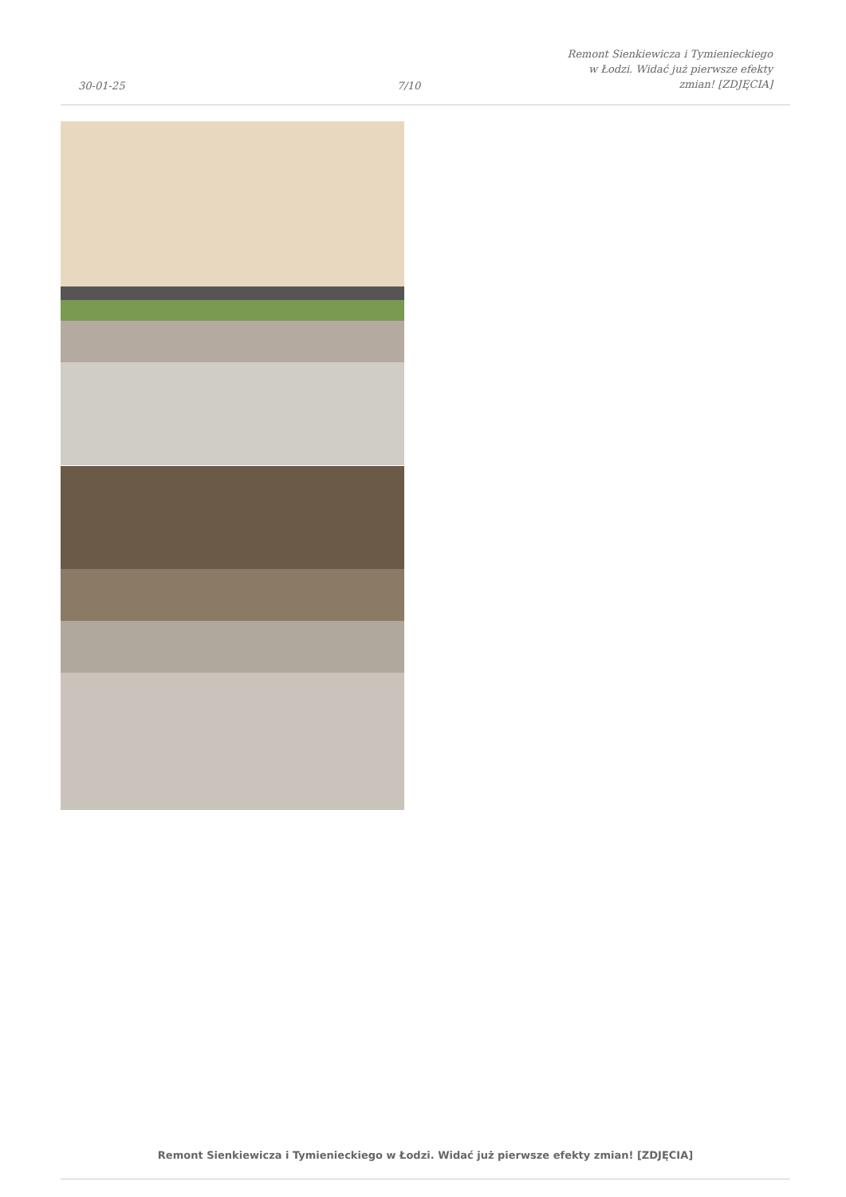30-01-25
7/10
Remont Sienkiewicza i Tymienieckiego
w Łodzi. Widać już pierwsze efekty
zmian! [ZDJĘCIA]
Remont Sienkiewicza i Tymienieckiego w Łodzi. Widać już pierwsze efekty zmian! [ZDJĘCIA]